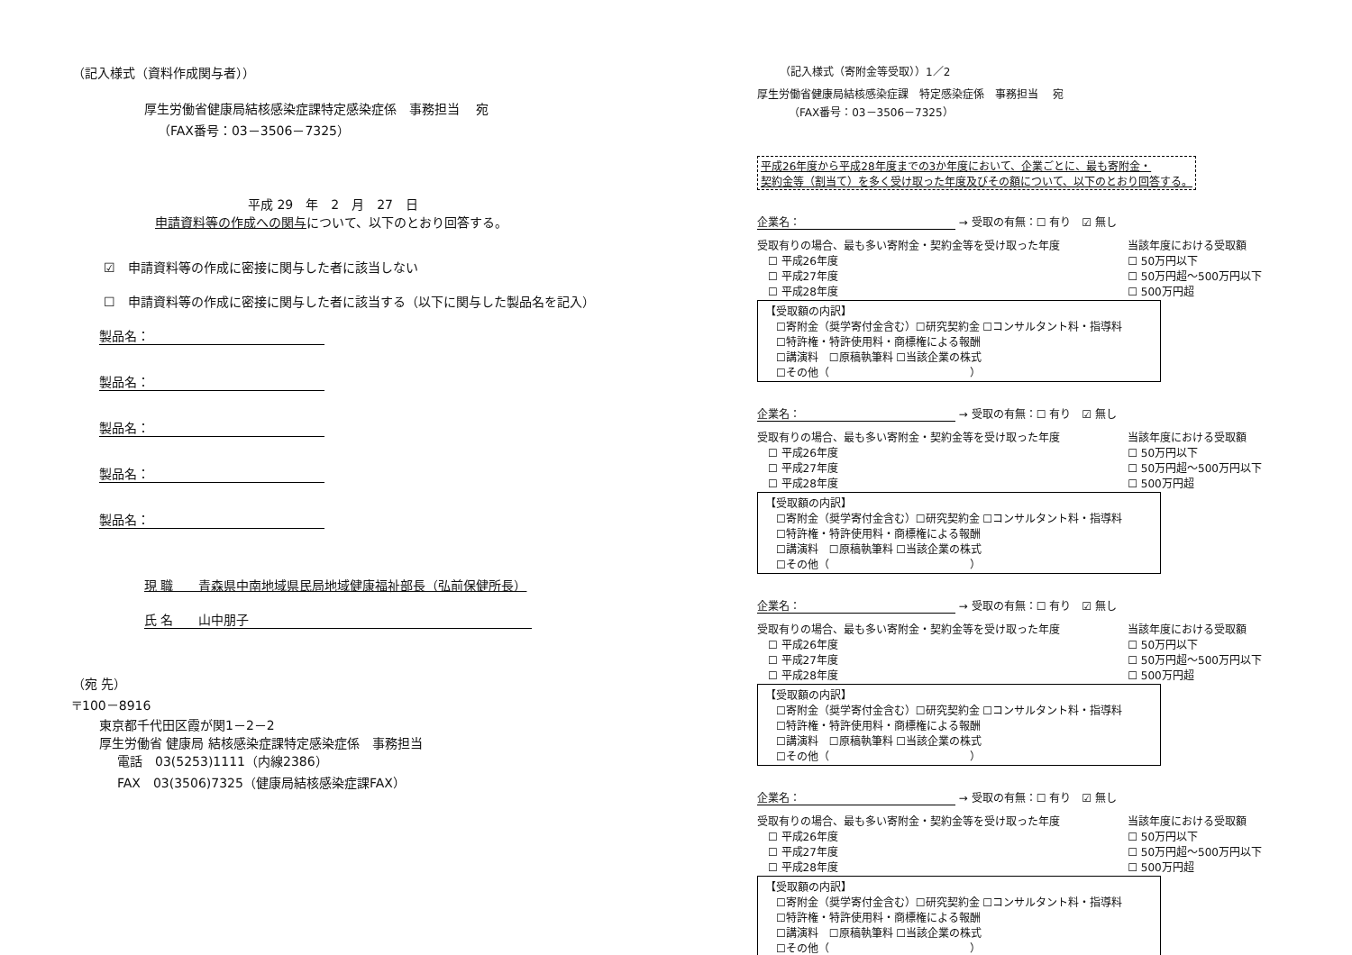（記入様式（資料作成関与者））
厚生労働省健康局結核感染症課特定感染症係　事務担当　 宛
（FAX番号：03－3506－7325）
平成 29　年　2　月　27　日
申請資料等の作成への関与について、以下のとおり回答する。
☑　申請資料等の作成に密接に関与した者に該当しない
☐　申請資料等の作成に密接に関与した者に該当する（以下に関与した製品名を記入）
製品名：
製品名：
製品名：
製品名：
製品名：
現 職　　青森県中南地域県民局地域健康福祉部長（弘前保健所長）
氏 名　　山中朋子
（宛 先）
〒100－8916
東京都千代田区霞が関1－2－2
厚生労働省 健康局 結核感染症課特定感染症係　事務担当
電話　03(5253)1111（内線2386）
FAX　03(3506)7325（健康局結核感染症課FAX）
（記入様式（寄附金等受取））1／2
厚生労働省健康局結核感染症課　特定感染症係　事務担当　 宛
（FAX番号：03－3506－7325）
平成26年度から平成28年度までの3か年度において、企業ごとに、最も寄附金・
契約金等（割当て）を多く受け取った年度及びその額について、以下のとおり回答する。
企業名： → 受取の有無：☐ 有り　☑ 無し
受取有りの場合、最も多い寄附金・契約金等を受け取った年度
　☐ 平成26年度
　☐ 平成27年度
　☐ 平成28年度
当該年度における受取額
☐ 50万円以下
☐ 50万円超～500万円以下
☐ 500万円超
【受取額の内訳】
　☐寄附金（奨学寄付金含む）☐研究契約金 ☐コンサルタント料・指導料
　☐特許権・特許使用料・商標権による報酬
　☐講演料　☐原稿執筆料 ☐当該企業の株式
　☐その他（　　　　　　　　　　　　　）
企業名： → 受取の有無：☐ 有り　☑ 無し
受取有りの場合、最も多い寄附金・契約金等を受け取った年度
　☐ 平成26年度
　☐ 平成27年度
　☐ 平成28年度
当該年度における受取額
☐ 50万円以下
☐ 50万円超～500万円以下
☐ 500万円超
【受取額の内訳】
　☐寄附金（奨学寄付金含む）☐研究契約金 ☐コンサルタント料・指導料
　☐特許権・特許使用料・商標権による報酬
　☐講演料　☐原稿執筆料 ☐当該企業の株式
　☐その他（　　　　　　　　　　　　　）
企業名： → 受取の有無：☐ 有り　☑ 無し
受取有りの場合、最も多い寄附金・契約金等を受け取った年度
　☐ 平成26年度
　☐ 平成27年度
　☐ 平成28年度
当該年度における受取額
☐ 50万円以下
☐ 50万円超～500万円以下
☐ 500万円超
【受取額の内訳】
　☐寄附金（奨学寄付金含む）☐研究契約金 ☐コンサルタント料・指導料
　☐特許権・特許使用料・商標権による報酬
　☐講演料　☐原稿執筆料 ☐当該企業の株式
　☐その他（　　　　　　　　　　　　　）
企業名： → 受取の有無：☐ 有り　☑ 無し
受取有りの場合、最も多い寄附金・契約金等を受け取った年度
　☐ 平成26年度
　☐ 平成27年度
　☐ 平成28年度
当該年度における受取額
☐ 50万円以下
☐ 50万円超～500万円以下
☐ 500万円超
【受取額の内訳】
　☐寄附金（奨学寄付金含む）☐研究契約金 ☐コンサルタント料・指導料
　☐特許権・特許使用料・商標権による報酬
　☐講演料　☐原稿執筆料 ☐当該企業の株式
　☐その他（　　　　　　　　　　　　　）